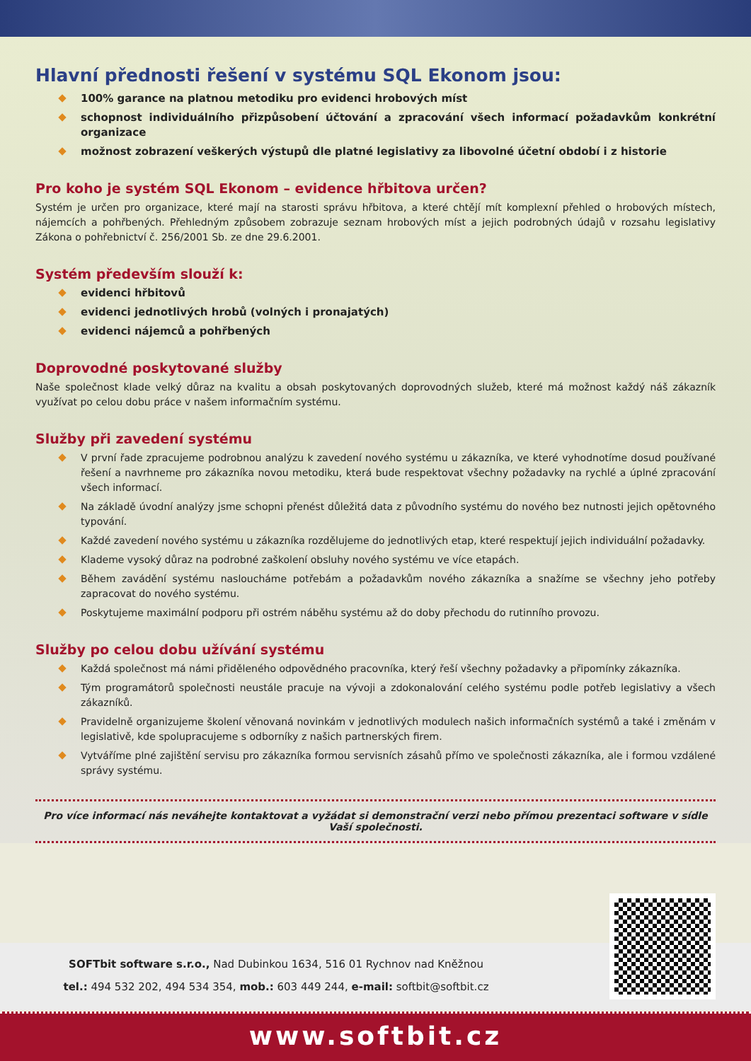Hlavní přednosti řešení v systému SQL Ekonom jsou:
100% garance na platnou metodiku pro evidenci hrobových míst
schopnost individuálního přizpůsobení účtování a zpracování všech informací požadavkům konkrétní organizace
možnost zobrazení veškerých výstupů dle platné legislativy za libovolné účetní období i z historie
Pro koho je systém SQL Ekonom – evidence hřbitova určen?
Systém je určen pro organizace, které mají na starosti správu hřbitova, a které chtějí mít komplexní přehled o hrobových místech, nájemcích a pohřbených. Přehledným způsobem zobrazuje seznam hrobových míst a jejich podrobných údajů v rozsahu legislativy Zákona o pohřebnictví č. 256/2001 Sb. ze dne 29.6.2001.
Systém především slouží k:
evidenci hřbitovů
evidenci jednotlivých hrobů (volných i pronajatých)
evidenci nájemců a pohřbených
Doprovodné poskytované služby
Naše společnost klade velký důraz na kvalitu a obsah poskytovaných doprovodných služeb, které má možnost každý náš zákazník využívat po celou dobu práce v našem informačním systému.
Služby při zavedení systému
V první řade zpracujeme podrobnou analýzu k zavedení nového systému u zákazníka, ve které vyhodnotíme dosud používané řešení a navrhneme pro zákazníka novou metodiku, která bude respektovat všechny požadavky na rychlé a úplné zpracování všech informací.
Na základě úvodní analýzy jsme schopni přenést důležitá data z původního systému do nového bez nutnosti jejich opětovného typování.
Každé zavedení nového systému u zákazníka rozdělujeme do jednotlivých etap, které respektují jejich individuální požadavky.
Klademe vysoký důraz na podrobné zaškolení obsluhy nového systému ve více etapách.
Během zavádění systému nasloucháme potřebám a požadavkům nového zákazníka a snažíme se všechny jeho potřeby zapracovat do nového systému.
Poskytujeme maximální podporu při ostrém náběhu systému až do doby přechodu do rutinního provozu.
Služby po celou dobu užívání systému
Každá společnost má námi přiděleného odpovědného pracovníka, který řeší všechny požadavky a připomínky zákazníka.
Tým programátorů společnosti neustále pracuje na vývoji a zdokonalování celého systému podle potřeb legislativy a všech zákazníků.
Pravidelně organizujeme školení věnovaná novinkám v jednotlivých modulech našich informačních systémů a také i změnám v legislativě, kde spolupracujeme s odborníky z našich partnerských firem.
Vytváříme plné zajištění servisu pro zákazníka formou servisních zásahů přímo ve společnosti zákazníka, ale i formou vzdálené správy systému.
Pro více informací nás neváhejte kontaktovat a vyžádat si demonstrační verzi nebo přímou prezentaci software v sídle Vaší společnosti.
SOFTbit software s.r.o., Nad Dubinkou 1634, 516 01 Rychnov nad Kněžnou
tel.: 494 532 202, 494 534 354, mob.: 603 449 244, e-mail: softbit@softbit.cz
www.softbit.cz